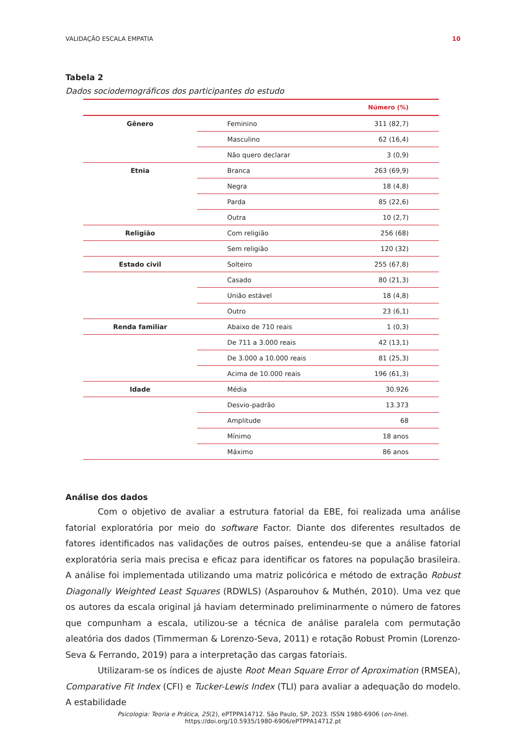VALIDAÇÃO ESCALA EMPATIA 10
Tabela 2
Dados sociodemográficos dos participantes do estudo
| | | Número (%) |
| --- | --- | --- |
| Gênero | Feminino | 311 (82,7) |
| | Masculino | 62 (16,4) |
| | Não quero declarar | 3 (0,9) |
| Etnia | Branca | 263 (69,9) |
| | Negra | 18 (4,8) |
| | Parda | 85 (22,6) |
| | Outra | 10 (2,7) |
| Religião | Com religião | 256 (68) |
| | Sem religião | 120 (32) |
| Estado civil | Solteiro | 255 (67,8) |
| | Casado | 80 (21,3) |
| | União estável | 18 (4,8) |
| | Outro | 23 (6,1) |
| Renda familiar | Abaixo de 710 reais | 1 (0,3) |
| | De 711 a 3.000 reais | 42 (13,1) |
| | De 3.000 a 10.000 reais | 81 (25,3) |
| | Acima de 10.000 reais | 196 (61,3) |
| Idade | Média | 30.926 |
| | Desvio-padrão | 13.373 |
| | Amplitude | 68 |
| | Mínimo | 18 anos |
| | Máximo | 86 anos |
Análise dos dados
Com o objetivo de avaliar a estrutura fatorial da EBE, foi realizada uma análise fatorial exploratória por meio do software Factor. Diante dos diferentes resultados de fatores identificados nas validações de outros países, entendeu-se que a análise fatorial exploratória seria mais precisa e eficaz para identificar os fatores na população brasileira. A análise foi implementada utilizando uma matriz policórica e método de extração Robust Diagonally Weighted Least Squares (RDWLS) (Asparouhov & Muthén, 2010). Uma vez que os autores da escala original já haviam determinado preliminarmente o número de fatores que compunham a escala, utilizou-se a técnica de análise paralela com permutação aleatória dos dados (Timmerman & Lorenzo-Seva, 2011) e rotação Robust Promin (Lorenzo-Seva & Ferrando, 2019) para a interpretação das cargas fatoriais.
Utilizaram-se os índices de ajuste Root Mean Square Error of Aproximation (RMSEA), Comparative Fit Index (CFI) e Tucker-Lewis Index (TLI) para avaliar a adequação do modelo. A estabilidade
Psicologia: Teoria e Prática, 25(2), ePTPPA14712. São Paulo, SP, 2023. ISSN 1980-6906 (on-line).
https://doi.org/10.5935/1980-6906/ePTPPA14712.pt